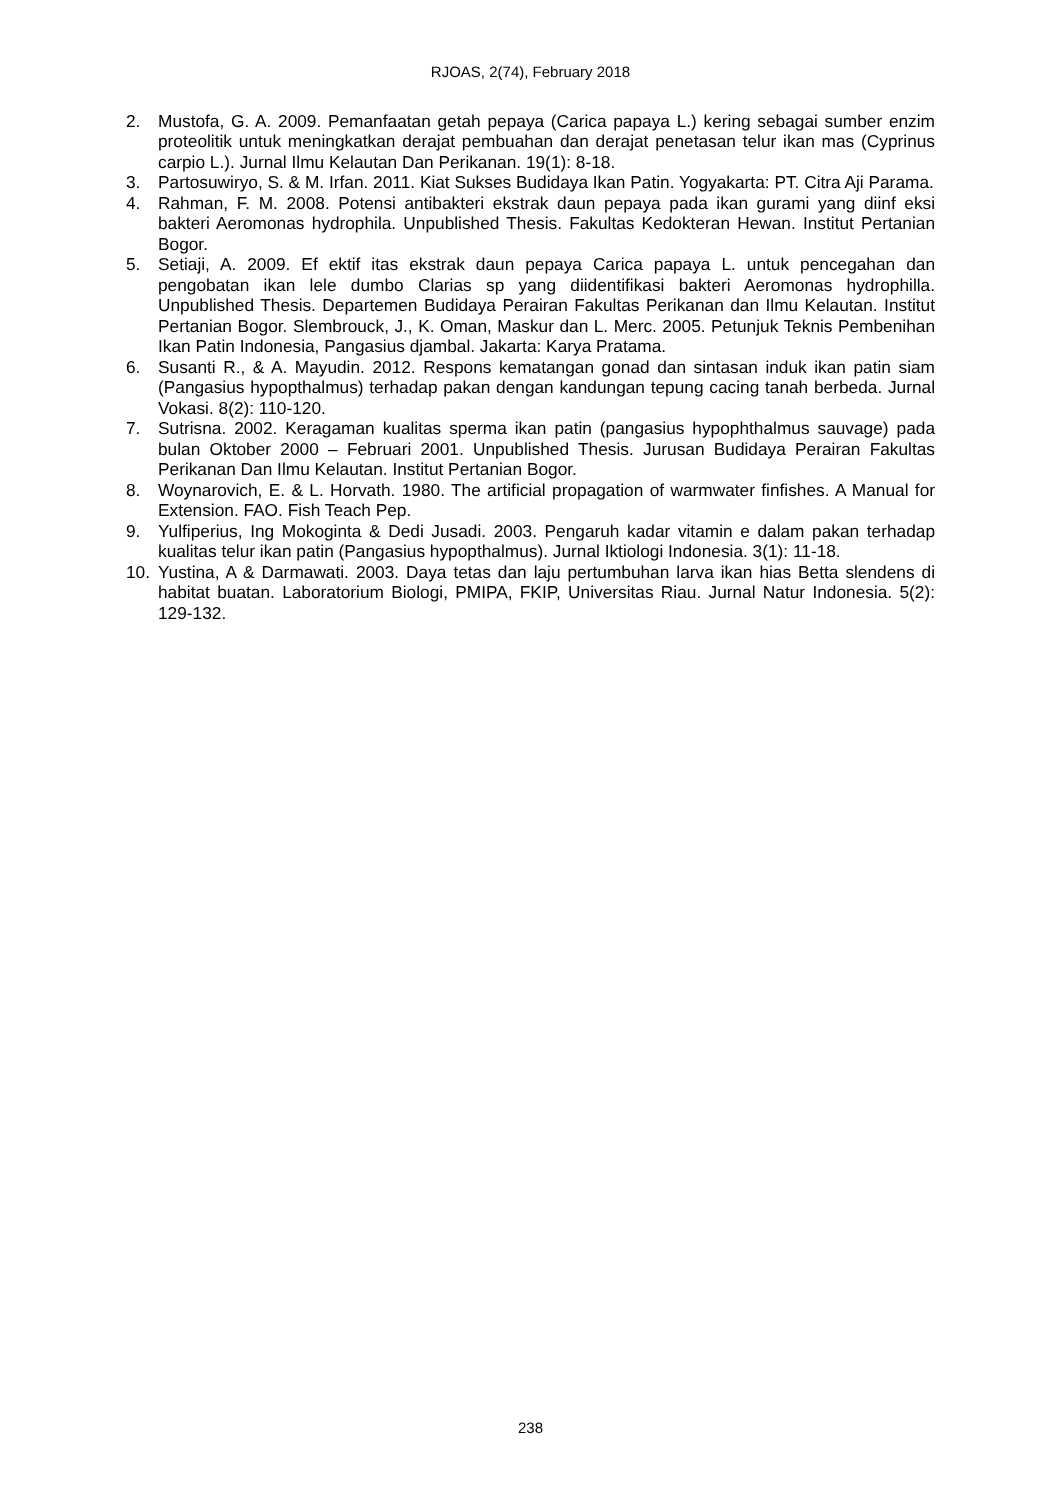RJOAS, 2(74), February 2018
2. Mustofa, G. A. 2009. Pemanfaatan getah pepaya (Carica papaya L.) kering sebagai sumber enzim proteolitik untuk meningkatkan derajat pembuahan dan derajat penetasan telur ikan mas (Cyprinus carpio L.). Jurnal Ilmu Kelautan Dan Perikanan. 19(1): 8-18.
3. Partosuwiryo, S. & M. Irfan. 2011. Kiat Sukses Budidaya Ikan Patin. Yogyakarta: PT. Citra Aji Parama.
4. Rahman, F. M. 2008. Potensi antibakteri ekstrak daun pepaya pada ikan gurami yang diinf eksi bakteri Aeromonas hydrophila. Unpublished Thesis. Fakultas Kedokteran Hewan. Institut Pertanian Bogor.
5. Setiaji, A. 2009. Ef ektif itas ekstrak daun pepaya Carica papaya L. untuk pencegahan dan pengobatan ikan lele dumbo Clarias sp yang diidentifikasi bakteri Aeromonas hydrophilla. Unpublished Thesis. Departemen Budidaya Perairan Fakultas Perikanan dan Ilmu Kelautan. Institut Pertanian Bogor. Slembrouck, J., K. Oman, Maskur dan L. Merc. 2005. Petunjuk Teknis Pembenihan Ikan Patin Indonesia, Pangasius djambal. Jakarta: Karya Pratama.
6. Susanti R., & A. Mayudin. 2012. Respons kematangan gonad dan sintasan induk ikan patin siam (Pangasius hypopthalmus) terhadap pakan dengan kandungan tepung cacing tanah berbeda. Jurnal Vokasi. 8(2): 110-120.
7. Sutrisna. 2002. Keragaman kualitas sperma ikan patin (pangasius hypophthalmus sauvage) pada bulan Oktober 2000 – Februari 2001. Unpublished Thesis. Jurusan Budidaya Perairan Fakultas Perikanan Dan Ilmu Kelautan. Institut Pertanian Bogor.
8. Woynarovich, E. & L. Horvath. 1980. The artificial propagation of warmwater finfishes. A Manual for Extension. FAO. Fish Teach Pep.
9. Yulfiperius, Ing Mokoginta & Dedi Jusadi. 2003. Pengaruh kadar vitamin e dalam pakan terhadap kualitas telur ikan patin (Pangasius hypopthalmus). Jurnal Iktiologi Indonesia. 3(1): 11-18.
10. Yustina, A & Darmawati. 2003. Daya tetas dan laju pertumbuhan larva ikan hias Betta slendens di habitat buatan. Laboratorium Biologi, PMIPA, FKIP, Universitas Riau. Jurnal Natur Indonesia. 5(2): 129-132.
238